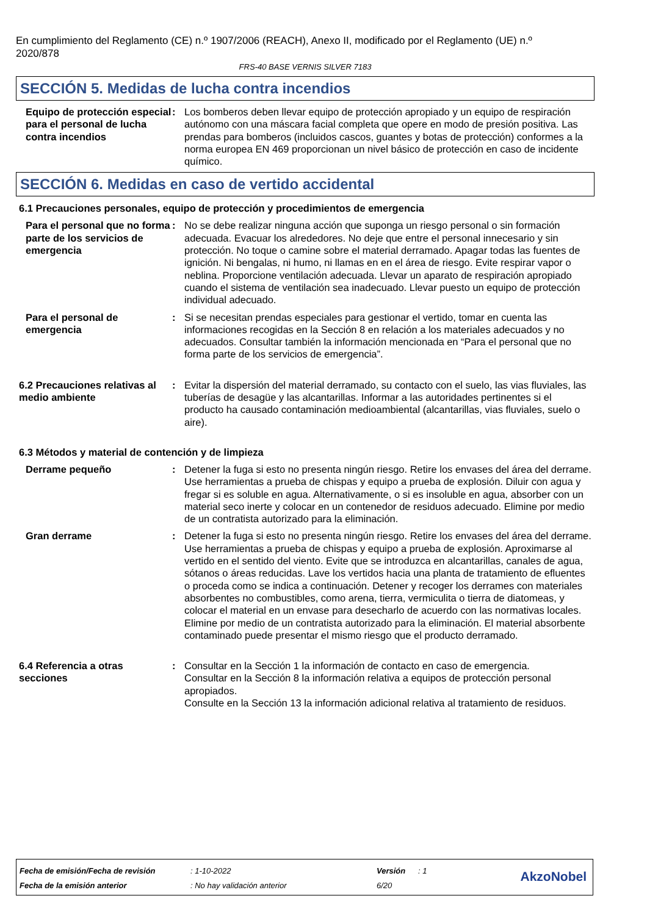En cumplimiento del Reglamento (CE) n.º 1907/2006 (REACH), Anexo II, modificado por el Reglamento (UE) n.º 2020/878
FRS-40 BASE VERNIS SILVER 7183
SECCIÓN 5. Medidas de lucha contra incendios
Equipo de protección especial para el personal de lucha contra incendios
: Los bomberos deben llevar equipo de protección apropiado y un equipo de respiración autónomo con una máscara facial completa que opere en modo de presión positiva. Las prendas para bomberos (incluidos cascos, guantes y botas de protección) conformes a la norma europea EN 469 proporcionan un nivel básico de protección en caso de incidente químico.
SECCIÓN 6. Medidas en caso de vertido accidental
6.1 Precauciones personales, equipo de protección y procedimientos de emergencia
Para el personal que no forma parte de los servicios de emergencia
: No se debe realizar ninguna acción que suponga un riesgo personal o sin formación adecuada. Evacuar los alrededores. No deje que entre el personal innecesario y sin protección. No toque o camine sobre el material derramado. Apagar todas las fuentes de ignición. Ni bengalas, ni humo, ni llamas en en el área de riesgo. Evite respirar vapor o neblina. Proporcione ventilación adecuada. Llevar un aparato de respiración apropiado cuando el sistema de ventilación sea inadecuado. Llevar puesto un equipo de protección individual adecuado.
Para el personal de emergencia
: Si se necesitan prendas especiales para gestionar el vertido, tomar en cuenta las informaciones recogidas en la Sección 8 en relación a los materiales adecuados y no adecuados. Consultar también la información mencionada en “Para el personal que no forma parte de los servicios de emergencia”.
6.2 Precauciones relativas al medio ambiente
: Evitar la dispersión del material derramado, su contacto con el suelo, las vias fluviales, las tuberías de desagüe y las alcantarillas. Informar a las autoridades pertinentes si el producto ha causado contaminación medioambiental (alcantarillas, vias fluviales, suelo o aire).
6.3 Métodos y material de contención y de limpieza
Derrame pequeño : Detener la fuga si esto no presenta ningún riesgo. Retire los envases del área del derrame. Use herramientas a prueba de chispas y equipo a prueba de explosión. Diluir con agua y fregar si es soluble en agua. Alternativamente, o si es insoluble en agua, absorber con un material seco inerte y colocar en un contenedor de residuos adecuado. Elimine por medio de un contratista autorizado para la eliminación.
Gran derrame : Detener la fuga si esto no presenta ningún riesgo. Retire los envases del área del derrame. Use herramientas a prueba de chispas y equipo a prueba de explosión. Aproximarse al vertido en el sentido del viento. Evite que se introduzca en alcantarillas, canales de agua, sótanos o áreas reducidas. Lave los vertidos hacia una planta de tratamiento de efluentes o proceda como se indica a continuación. Detener y recoger los derrames con materiales absorbentes no combustibles, como arena, tierra, vermiculita o tierra de diatomeas, y colocar el material en un envase para desecharlo de acuerdo con las normativas locales. Elimine por medio de un contratista autorizado para la eliminación. El material absorbente contaminado puede presentar el mismo riesgo que el producto derramado.
6.4 Referencia a otras secciones
: Consultar en la Sección 1 la información de contacto en caso de emergencia.
Consultar en la Sección 8 la información relativa a equipos de protección personal apropiados.
Consulte en la Sección 13 la información adicional relativa al tratamiento de residuos.
| Fecha de emisión/Fecha de revisión | : 1-10-2022 | Versión | : 1 |
| Fecha de la emisión anterior | : No hay validación anterior | 6/20 | |
AkzoNobel